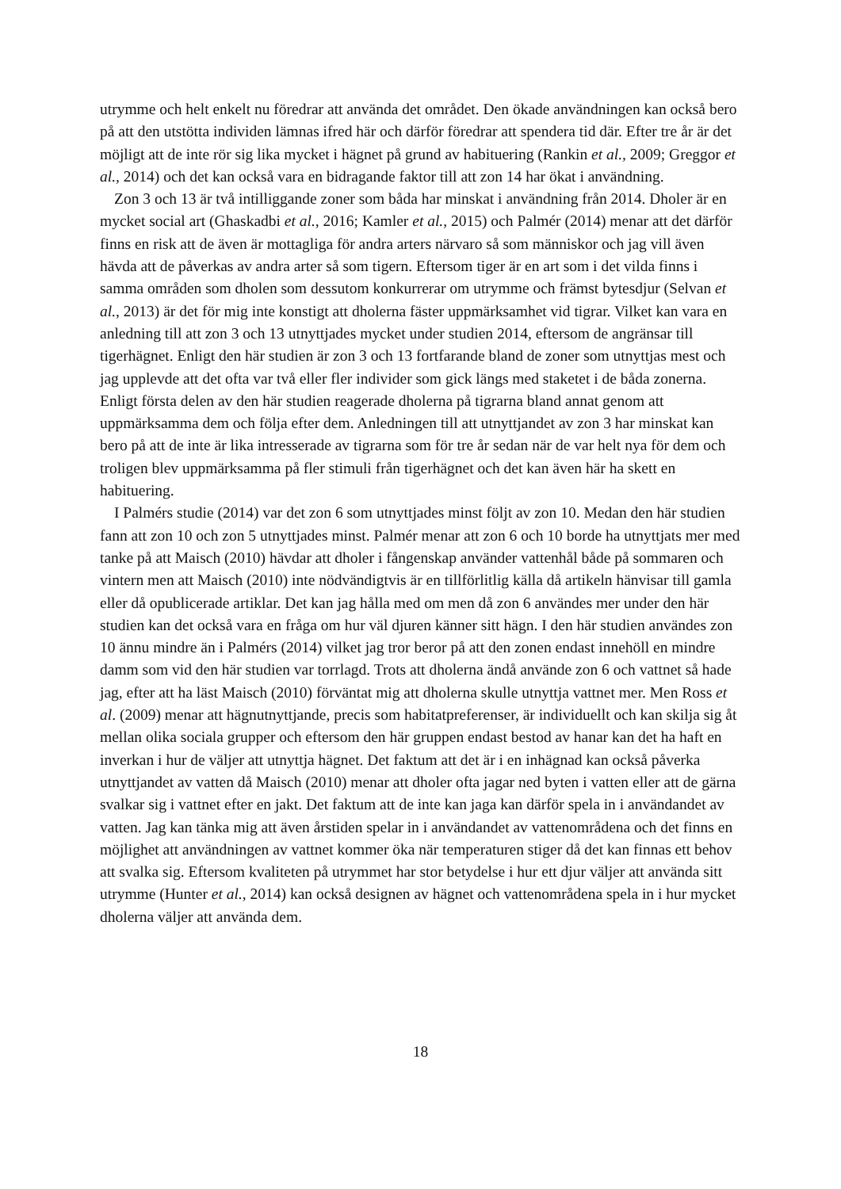utrymme och helt enkelt nu föredrar att använda det området. Den ökade användningen kan också bero på att den utstötta individen lämnas ifred här och därför föredrar att spendera tid där. Efter tre år är det möjligt att de inte rör sig lika mycket i hägnet på grund av habituering (Rankin et al., 2009; Greggor et al., 2014) och det kan också vara en bidragande faktor till att zon 14 har ökat i användning.
Zon 3 och 13 är två intilliggande zoner som båda har minskat i användning från 2014. Dholer är en mycket social art (Ghaskadbi et al., 2016; Kamler et al., 2015) och Palmér (2014) menar att det därför finns en risk att de även är mottagliga för andra arters närvaro så som människor och jag vill även hävda att de påverkas av andra arter så som tigern. Eftersom tiger är en art som i det vilda finns i samma områden som dholen som dessutom konkurrerar om utrymme och främst bytesdjur (Selvan et al., 2013) är det för mig inte konstigt att dholerna fäster uppmärksamhet vid tigrar. Vilket kan vara en anledning till att zon 3 och 13 utnyttjades mycket under studien 2014, eftersom de angränsar till tigerhägnet. Enligt den här studien är zon 3 och 13 fortfarande bland de zoner som utnyttjas mest och jag upplevde att det ofta var två eller fler individer som gick längs med staketet i de båda zonerna. Enligt första delen av den här studien reagerade dholerna på tigrarna bland annat genom att uppmärksamma dem och följa efter dem. Anledningen till att utnyttjandet av zon 3 har minskat kan bero på att de inte är lika intresserade av tigrarna som för tre år sedan när de var helt nya för dem och troligen blev uppmärksamma på fler stimuli från tigerhägnet och det kan även här ha skett en habituering.
I Palmérs studie (2014) var det zon 6 som utnyttjades minst följt av zon 10. Medan den här studien fann att zon 10 och zon 5 utnyttjades minst. Palmér menar att zon 6 och 10 borde ha utnyttjats mer med tanke på att Maisch (2010) hävdar att dholer i fångenskap använder vattenhål både på sommaren och vintern men att Maisch (2010) inte nödvändigtvis är en tillförlitlig källa då artikeln hänvisar till gamla eller då opublicerade artiklar. Det kan jag hålla med om men då zon 6 användes mer under den här studien kan det också vara en fråga om hur väl djuren känner sitt hägn. I den här studien användes zon 10 ännu mindre än i Palmérs (2014) vilket jag tror beror på att den zonen endast innehöll en mindre damm som vid den här studien var torrlagd. Trots att dholerna ändå använde zon 6 och vattnet så hade jag, efter att ha läst Maisch (2010) förväntat mig att dholerna skulle utnyttja vattnet mer. Men Ross et al. (2009) menar att hägnutnyttjande, precis som habitatpreferenser, är individuellt och kan skilja sig åt mellan olika sociala grupper och eftersom den här gruppen endast bestod av hanar kan det ha haft en inverkan i hur de väljer att utnyttja hägnet. Det faktum att det är i en inhägnad kan också påverka utnyttjandet av vatten då Maisch (2010) menar att dholer ofta jagar ned byten i vatten eller att de gärna svalkar sig i vattnet efter en jakt. Det faktum att de inte kan jaga kan därför spela in i användandet av vatten. Jag kan tänka mig att även årstiden spelar in i användandet av vattenområdena och det finns en möjlighet att användningen av vattnet kommer öka när temperaturen stiger då det kan finnas ett behov att svalka sig. Eftersom kvaliteten på utrymmet har stor betydelse i hur ett djur väljer att använda sitt utrymme (Hunter et al., 2014) kan också designen av hägnet och vattenområdena spela in i hur mycket dholerna väljer att använda dem.
18